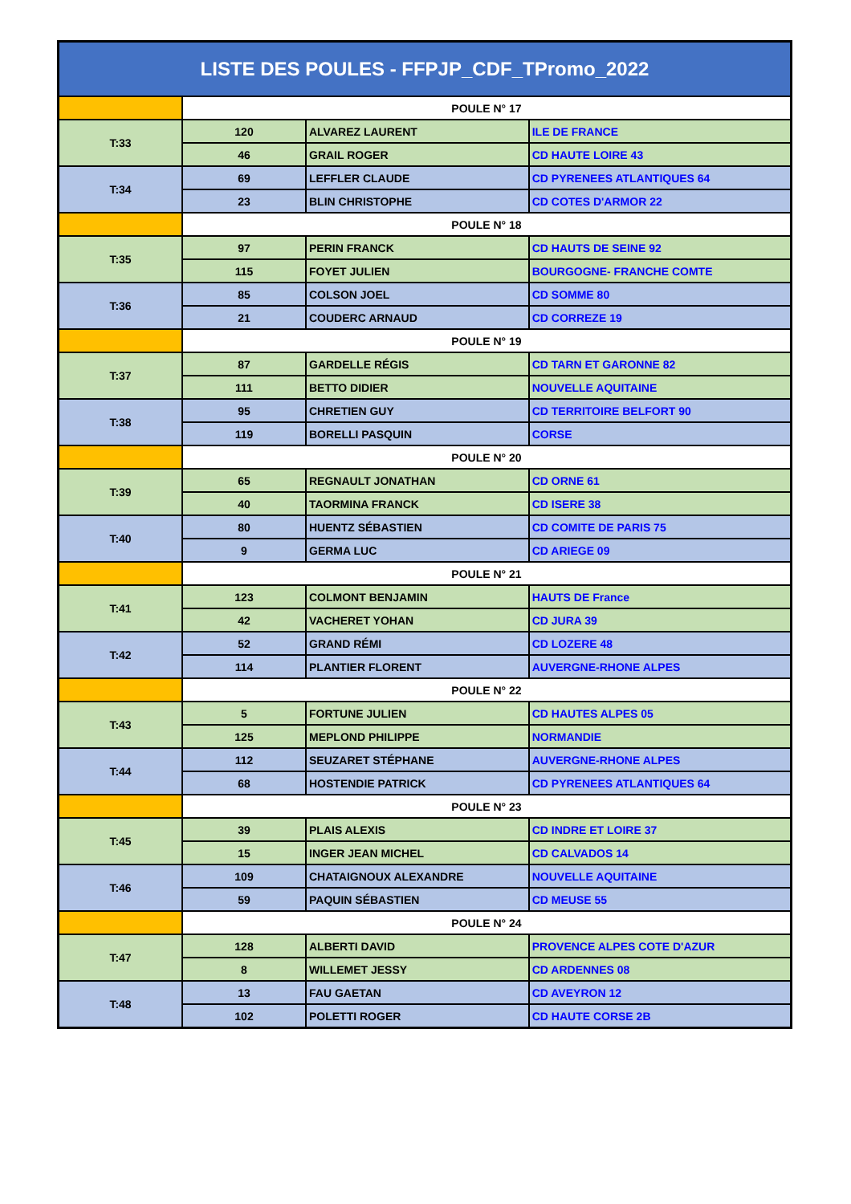| LISTE DES POULES - FFPJP_CDF_TPromo_2022 | | | |
| --- | --- | --- | --- |
| | POULE N° 17 | | |
| T:33 | 120 | ALVAREZ LAURENT | ILE DE FRANCE |
| | 46 | GRAIL ROGER | CD HAUTE LOIRE 43 |
| T:34 | 69 | LEFFLER CLAUDE | CD PYRENEES ATLANTIQUES 64 |
| | 23 | BLIN CHRISTOPHE | CD COTES D'ARMOR 22 |
| | POULE N° 18 | | |
| T:35 | 97 | PERIN FRANCK | CD HAUTS DE SEINE 92 |
| | 115 | FOYET JULIEN | BOURGOGNE- FRANCHE COMTE |
| T:36 | 85 | COLSON JOEL | CD SOMME 80 |
| | 21 | COUDERC ARNAUD | CD CORREZE 19 |
| | POULE N° 19 | | |
| T:37 | 87 | GARDELLE RÉGIS | CD TARN ET GARONNE 82 |
| | 111 | BETTO DIDIER | NOUVELLE AQUITAINE |
| T:38 | 95 | CHRETIEN GUY | CD TERRITOIRE BELFORT 90 |
| | 119 | BORELLI PASQUIN | CORSE |
| | POULE N° 20 | | |
| T:39 | 65 | REGNAULT JONATHAN | CD ORNE 61 |
| | 40 | TAORMINA FRANCK | CD ISERE 38 |
| T:40 | 80 | HUENTZ SÉBASTIEN | CD COMITE DE PARIS 75 |
| | 9 | GERMA LUC | CD ARIEGE 09 |
| | POULE N° 21 | | |
| T:41 | 123 | COLMONT BENJAMIN | HAUTS DE France |
| | 42 | VACHERET YOHAN | CD JURA 39 |
| T:42 | 52 | GRAND RÉMI | CD LOZERE 48 |
| | 114 | PLANTIER FLORENT | AUVERGNE-RHONE ALPES |
| | POULE N° 22 | | |
| T:43 | 5 | FORTUNE JULIEN | CD HAUTES ALPES 05 |
| | 125 | MEPLOND PHILIPPE | NORMANDIE |
| T:44 | 112 | SEUZARET STÉPHANE | AUVERGNE-RHONE ALPES |
| | 68 | HOSTENDIE PATRICK | CD PYRENEES ATLANTIQUES 64 |
| | POULE N° 23 | | |
| T:45 | 39 | PLAIS ALEXIS | CD INDRE ET LOIRE 37 |
| | 15 | INGER JEAN MICHEL | CD CALVADOS 14 |
| T:46 | 109 | CHATAIGNOUX ALEXANDRE | NOUVELLE AQUITAINE |
| | 59 | PAQUIN SÉBASTIEN | CD MEUSE 55 |
| | POULE N° 24 | | |
| T:47 | 128 | ALBERTI DAVID | PROVENCE ALPES COTE D'AZUR |
| | 8 | WILLEMET JESSY | CD ARDENNES 08 |
| T:48 | 13 | FAU GAETAN | CD AVEYRON 12 |
| | 102 | POLETTI ROGER | CD HAUTE CORSE 2B |